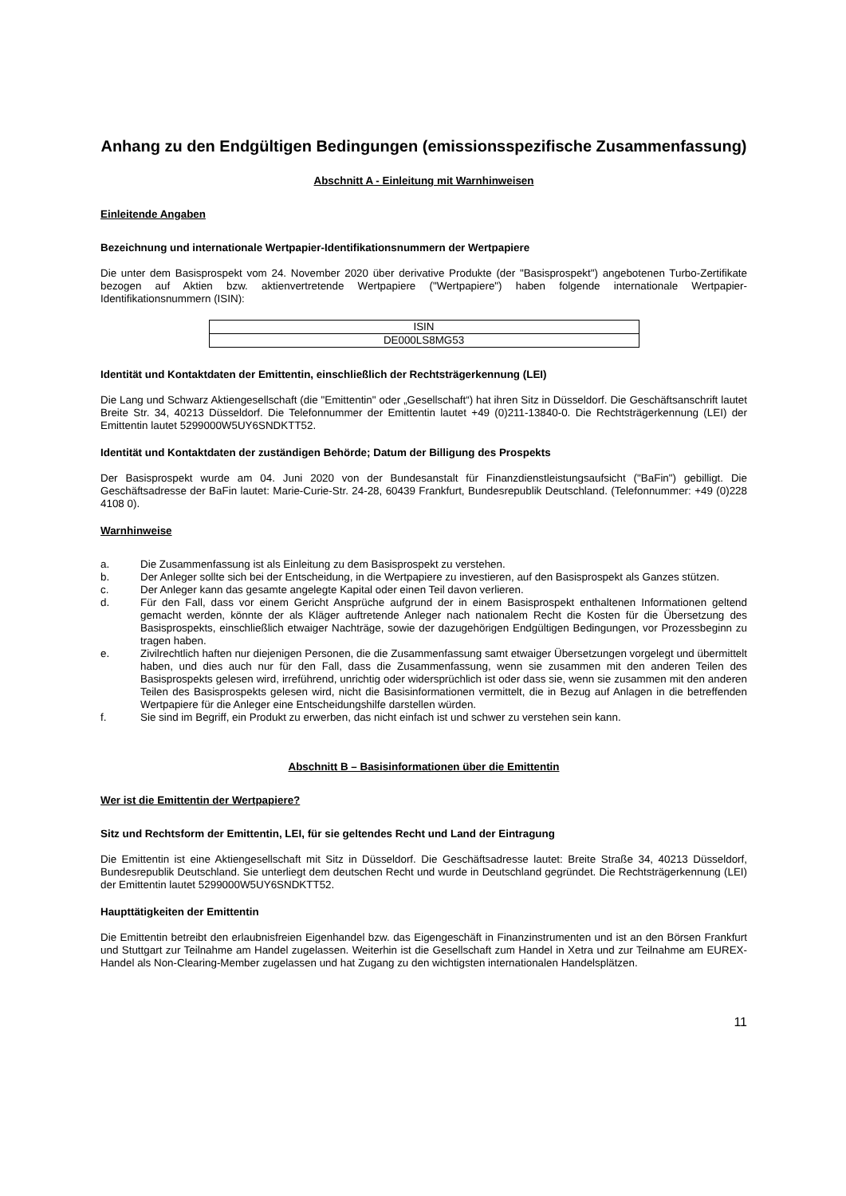Anhang zu den Endgültigen Bedingungen (emissionsspezifische Zusammenfassung)
Abschnitt A - Einleitung mit Warnhinweisen
Einleitende Angaben
Bezeichnung und internationale Wertpapier-Identifikationsnummern der Wertpapiere
Die unter dem Basisprospekt vom 24. November 2020 über derivative Produkte (der "Basisprospekt") angebotenen Turbo-Zertifikate bezogen auf Aktien bzw. aktienvertretende Wertpapiere ("Wertpapiere") haben folgende internationale Wertpapier-Identifikationsnummern (ISIN):
| ISIN |
| --- |
| DE000LS8MG53 |
Identität und Kontaktdaten der Emittentin, einschließlich der Rechtsträgerkennung (LEI)
Die Lang und Schwarz Aktiengesellschaft (die "Emittentin" oder „Gesellschaft“) hat ihren Sitz in Düsseldorf. Die Geschäftsanschrift lautet Breite Str. 34, 40213 Düsseldorf. Die Telefonnummer der Emittentin lautet +49 (0)211-13840-0. Die Rechtsträgerkennung (LEI) der Emittentin lautet 5299000W5UY6SNDKTT52.
Identität und Kontaktdaten der zuständigen Behörde; Datum der Billigung des Prospekts
Der Basisprospekt wurde am 04. Juni 2020 von der Bundesanstalt für Finanzdienstleistungsaufsicht ("BaFin") gebilligt. Die Geschäftsadresse der BaFin lautet: Marie-Curie-Str. 24-28, 60439 Frankfurt, Bundesrepublik Deutschland. (Telefonnummer: +49 (0)228 4108 0).
Warnhinweise
a. Die Zusammenfassung ist als Einleitung zu dem Basisprospekt zu verstehen.
b. Der Anleger sollte sich bei der Entscheidung, in die Wertpapiere zu investieren, auf den Basisprospekt als Ganzes stützen.
c. Der Anleger kann das gesamte angelegte Kapital oder einen Teil davon verlieren.
d. Für den Fall, dass vor einem Gericht Ansprüche aufgrund der in einem Basisprospekt enthaltenen Informationen geltend gemacht werden, könnte der als Kläger auftretende Anleger nach nationalem Recht die Kosten für die Übersetzung des Basisprospekts, einschließlich etwaiger Nachträge, sowie der dazugehörigen Endgültigen Bedingungen, vor Prozessbeginn zu tragen haben.
e. Zivilrechtlich haften nur diejenigen Personen, die die Zusammenfassung samt etwaiger Übersetzungen vorgelegt und übermittelt haben, und dies auch nur für den Fall, dass die Zusammenfassung, wenn sie zusammen mit den anderen Teilen des Basisprospekts gelesen wird, irreführend, unrichtig oder widersprüchlich ist oder dass sie, wenn sie zusammen mit den anderen Teilen des Basisprospekts gelesen wird, nicht die Basisinformationen vermittelt, die in Bezug auf Anlagen in die betreffenden Wertpapiere für die Anleger eine Entscheidungshilfe darstellen würden.
f. Sie sind im Begriff, ein Produkt zu erwerben, das nicht einfach ist und schwer zu verstehen sein kann.
Abschnitt B – Basisinformationen über die Emittentin
Wer ist die Emittentin der Wertpapiere?
Sitz und Rechtsform der Emittentin, LEI, für sie geltendes Recht und Land der Eintragung
Die Emittentin ist eine Aktiengesellschaft mit Sitz in Düsseldorf. Die Geschäftsadresse lautet: Breite Straße 34, 40213 Düsseldorf, Bundesrepublik Deutschland. Sie unterliegt dem deutschen Recht und wurde in Deutschland gegründet. Die Rechtsträgerkennung (LEI) der Emittentin lautet 5299000W5UY6SNDKTT52.
Haupttätigkeiten der Emittentin
Die Emittentin betreibt den erlaubnisfreien Eigenhandel bzw. das Eigengeschäft in Finanzinstrumenten und ist an den Börsen Frankfurt und Stuttgart zur Teilnahme am Handel zugelassen. Weiterhin ist die Gesellschaft zum Handel in Xetra und zur Teilnahme am EUREX-Handel als Non-Clearing-Member zugelassen und hat Zugang zu den wichtigsten internationalen Handelsplätzen.
11